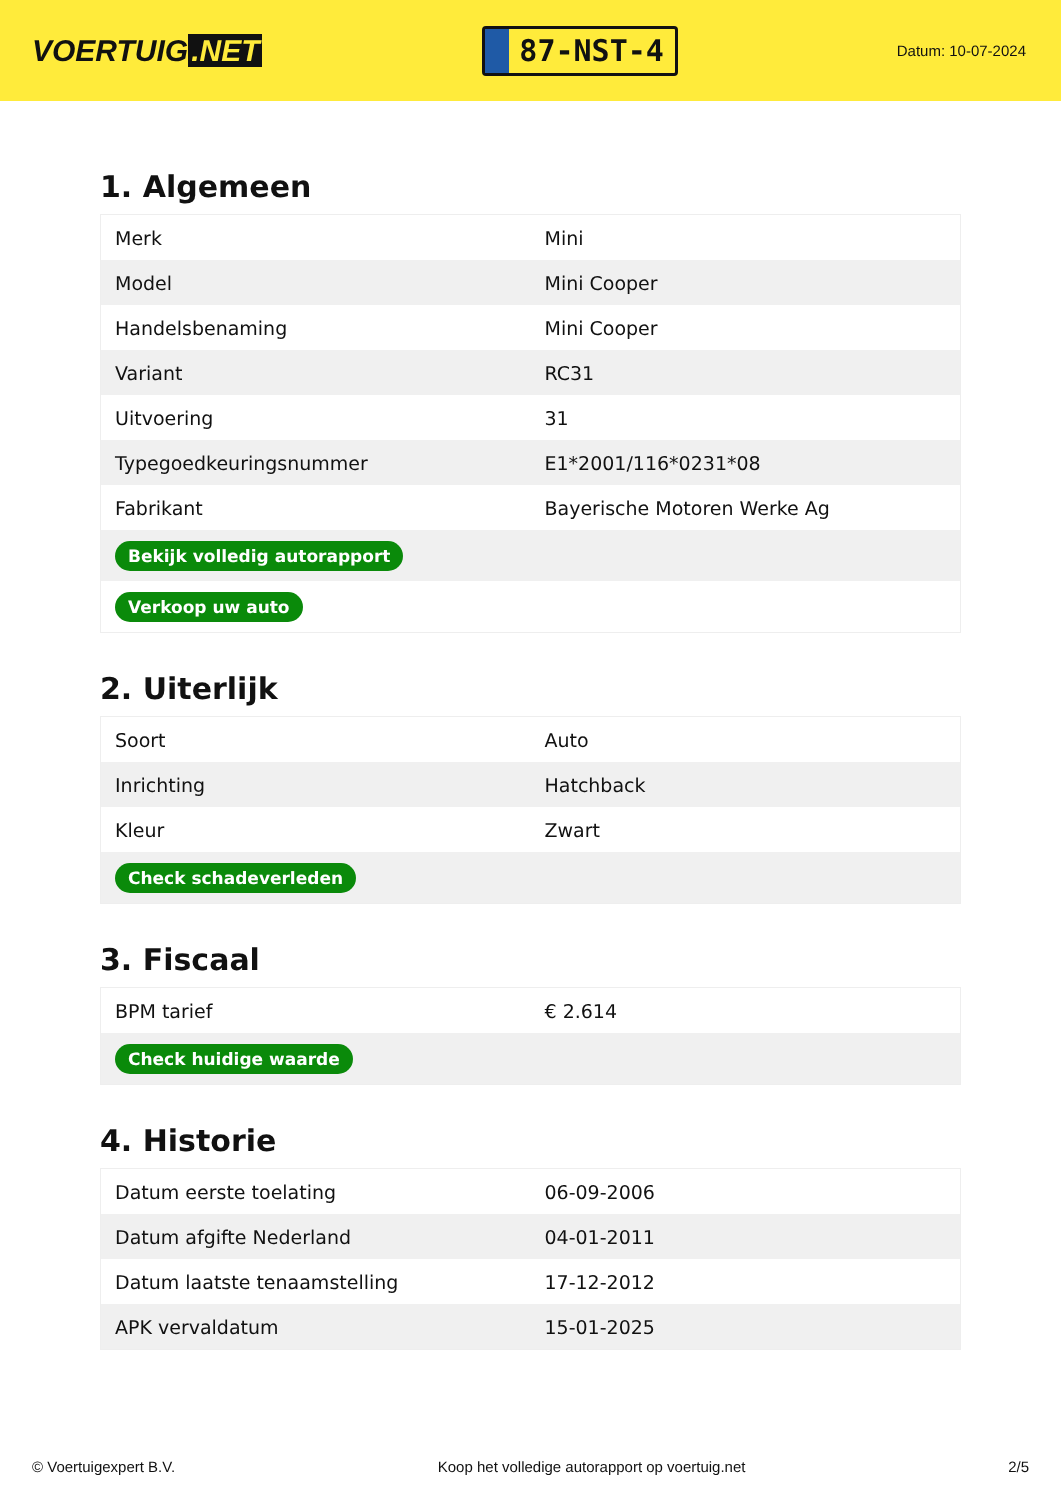VOERTUIG.NET
87-NST-4
Datum: 10-07-2024
1. Algemeen
| Merk | Mini |
| Model | Mini Cooper |
| Handelsbenaming | Mini Cooper |
| Variant | RC31 |
| Uitvoering | 31 |
| Typegoedkeuringsnummer | E1*2001/116*0231*08 |
| Fabrikant | Bayerische Motoren Werke Ag |
| Bekijk volledig autorapport | |
| Verkoop uw auto | |
2. Uiterlijk
| Soort | Auto |
| Inrichting | Hatchback |
| Kleur | Zwart |
| Check schadeverleden | |
3. Fiscaal
| BPM tarief | € 2.614 |
| Check huidige waarde | |
4. Historie
| Datum eerste toelating | 06-09-2006 |
| Datum afgifte Nederland | 04-01-2011 |
| Datum laatste tenaamstelling | 17-12-2012 |
| APK vervaldatum | 15-01-2025 |
© Voertuigexpert B.V. Koop het volledige autorapport op voertuig.net 2/5